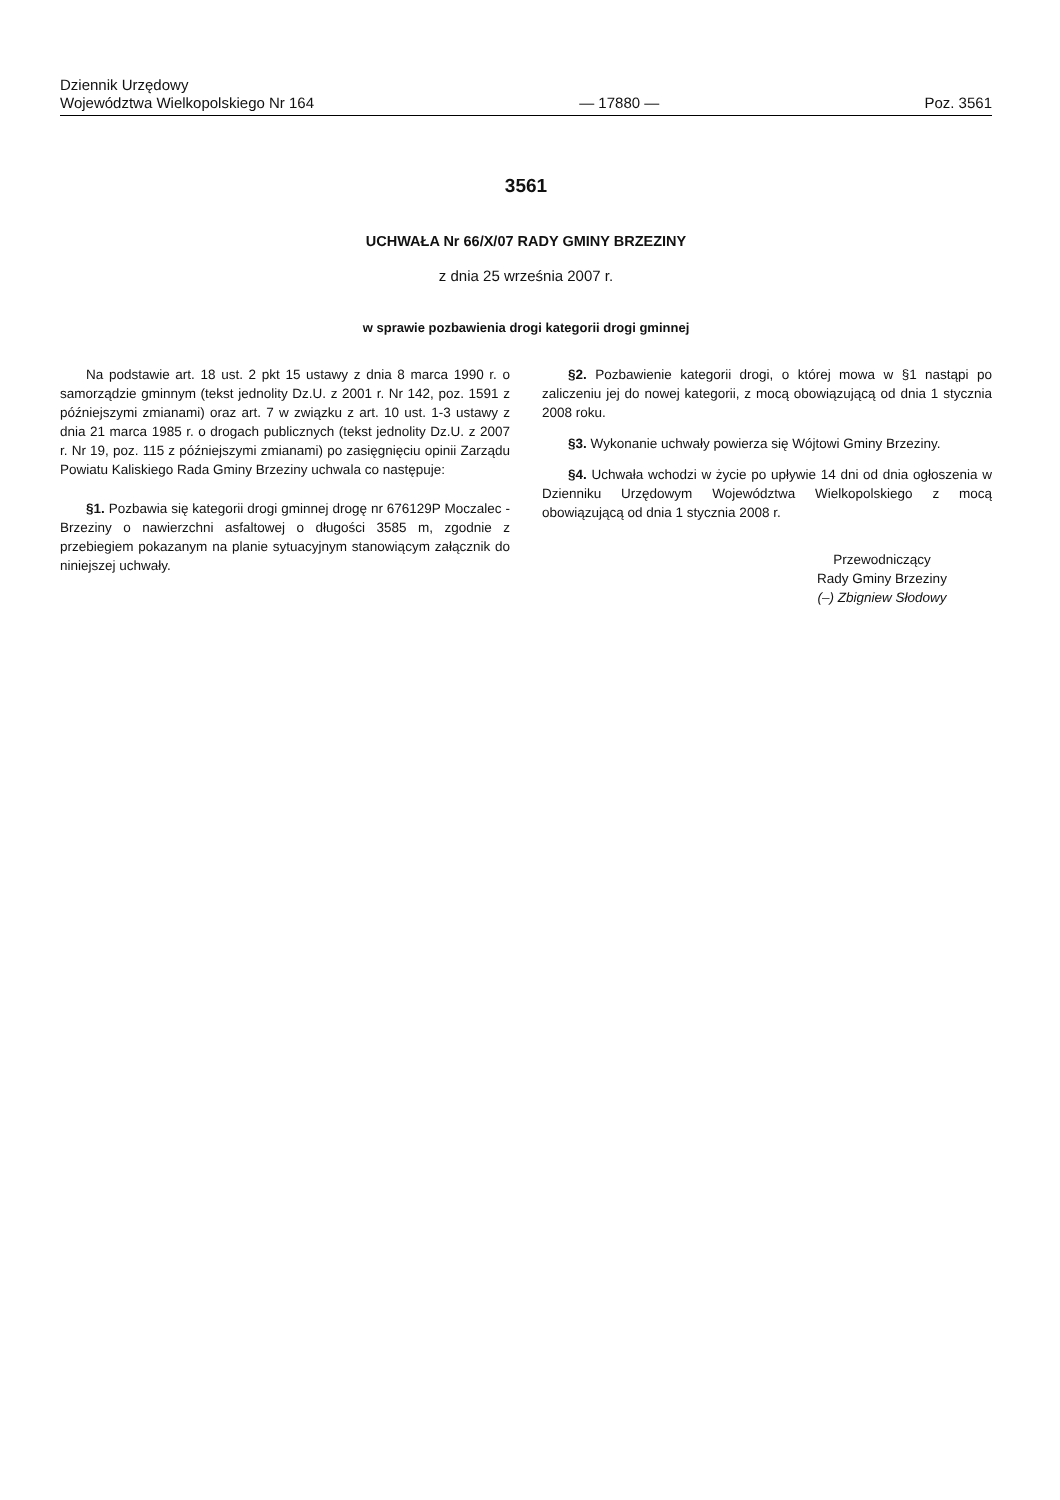Dziennik Urzędowy
Województwa Wielkopolskiego Nr 164
— 17880 —
Poz. 3561
3561
UCHWAŁA Nr 66/X/07 RADY GMINY BRZEZINY
z dnia 25 września 2007 r.
w sprawie pozbawienia drogi kategorii drogi gminnej
Na podstawie art. 18 ust. 2 pkt 15 ustawy z dnia 8 marca 1990 r. o samorządzie gminnym (tekst jednolity Dz.U. z 2001 r. Nr 142, poz. 1591 z późniejszymi zmianami) oraz art. 7 w związku z art. 10 ust. 1-3 ustawy z dnia 21 marca 1985 r. o drogach publicznych (tekst jednolity Dz.U. z 2007 r. Nr 19, poz. 115 z późniejszymi zmianami) po zasięgnięciu opinii Zarządu Powiatu Kaliskiego Rada Gminy Brzeziny uchwala co następuje:
§1. Pozbawia się kategorii drogi gminnej drogę nr 676129P Moczalec - Brzeziny o nawierzchni asfaltowej o długości 3585 m, zgodnie z przebiegiem pokazanym na planie sytuacyjnym stanowiącym załącznik do niniejszej uchwały.
§2. Pozbawienie kategorii drogi, o której mowa w §1 nastąpi po zaliczeniu jej do nowej kategorii, z mocą obowiązującą od dnia 1 stycznia 2008 roku.
§3. Wykonanie uchwały powierza się Wójtowi Gminy Brzeziny.
§4. Uchwała wchodzi w życie po upływie 14 dni od dnia ogłoszenia w Dzienniku Urzędowym Województwa Wielkopolskiego z mocą obowiązującą od dnia 1 stycznia 2008 r.
Przewodniczący
Rady Gminy Brzeziny
(–) Zbigniew Słodowy